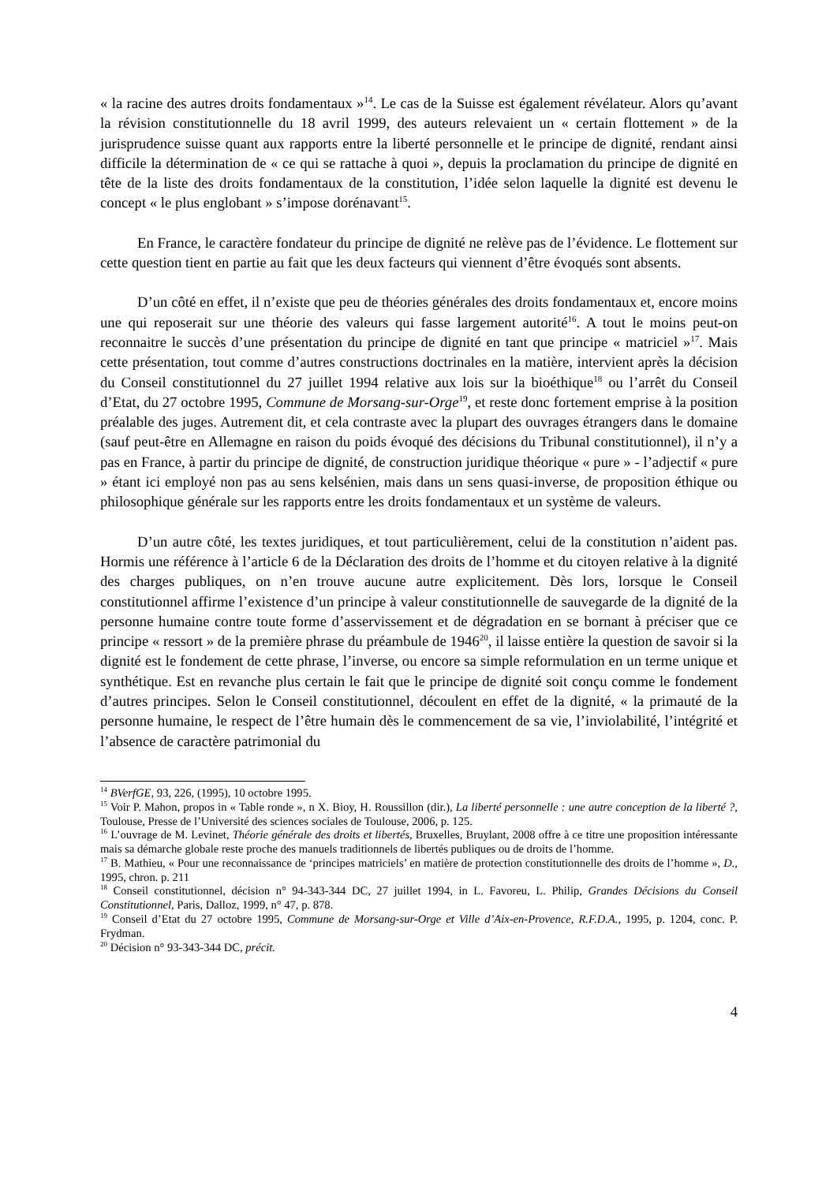« la racine des autres droits fondamentaux »<sup>14</sup>. Le cas de la Suisse est également révélateur. Alors qu’avant la révision constitutionnelle du 18 avril 1999, des auteurs relevaient un « certain flottement » de la jurisprudence suisse quant aux rapports entre la liberté personnelle et le principe de dignité, rendant ainsi difficile la détermination de « ce qui se rattache à quoi », depuis la proclamation du principe de dignité en tête de la liste des droits fondamentaux de la constitution, l’idée selon laquelle la dignité est devenu le concept « le plus englobant » s’impose dorénavant<sup>15</sup>.
En France, le caractère fondateur du principe de dignité ne relève pas de l’évidence. Le flottement sur cette question tient en partie au fait que les deux facteurs qui viennent d’être évoqués sont absents.
D’un côté en effet, il n’existe que peu de théories générales des droits fondamentaux et, encore moins une qui reposerait sur une théorie des valeurs qui fasse largement autorité<sup>16</sup>. A tout le moins peut-on reconnaitre le succès d’une présentation du principe de dignité en tant que principe « matriciel »<sup>17</sup>. Mais cette présentation, tout comme d’autres constructions doctrinales en la matière, intervient après la décision du Conseil constitutionnel du 27 juillet 1994 relative aux lois sur la bioéthique<sup>18</sup> ou l’arrêt du Conseil d’Etat, du 27 octobre 1995, Commune de Morsang-sur-Orge<sup>19</sup>, et reste donc fortement emprise à la position préalable des juges. Autrement dit, et cela contraste avec la plupart des ouvrages étrangers dans le domaine (sauf peut-être en Allemagne en raison du poids évoqué des décisions du Tribunal constitutionnel), il n’y a pas en France, à partir du principe de dignité, de construction juridique théorique « pure » - l’adjectif « pure » étant ici employé non pas au sens kelsénien, mais dans un sens quasi-inverse, de proposition éthique ou philosophique générale sur les rapports entre les droits fondamentaux et un système de valeurs.
D’un autre côté, les textes juridiques, et tout particulièrement, celui de la constitution n’aident pas. Hormis une référence à l’article 6 de la Déclaration des droits de l’homme et du citoyen relative à la dignité des charges publiques, on n’en trouve aucune autre explicitement. Dès lors, lorsque le Conseil constitutionnel affirme l’existence d’un principe à valeur constitutionnelle de sauvegarde de la dignité de la personne humaine contre toute forme d’asservissement et de dégradation en se bornant à préciser que ce principe « ressort » de la première phrase du préambule de 1946<sup>20</sup>, il laisse entière la question de savoir si la dignité est le fondement de cette phrase, l’inverse, ou encore sa simple reformulation en un terme unique et synthétique. Est en revanche plus certain le fait que le principe de dignité soit conçu comme le fondement d’autres principes. Selon le Conseil constitutionnel, découlent en effet de la dignité, « la primauté de la personne humaine, le respect de l’être humain dès le commencement de sa vie, l’inviolabilité, l’intégrité et l’absence de caractère patrimonial du
<sup>14</sup> BVerfGE, 93, 226, (1995), 10 octobre 1995.
<sup>15</sup> Voir P. Mahon, propos in « Table ronde », n X. Bioy, H. Roussillon (dir.), La liberté personnelle : une autre conception de la liberté ?, Toulouse, Presse de l’Université des sciences sociales de Toulouse, 2006, p. 125.
<sup>16</sup> L’ouvrage de M. Levinet, Théorie générale des droits et libertés, Bruxelles, Bruylant, 2008 offre à ce titre une proposition intéressante mais sa démarche globale reste proche des manuels traditionnels de libertés publiques ou de droits de l’homme.
<sup>17</sup> B. Mathieu, « Pour une reconnaissance de ‘principes matriciels’ en matière de protection constitutionnelle des droits de l’homme », D., 1995, chron. p. 211
<sup>18</sup> Conseil constitutionnel, décision n° 94-343-344 DC, 27 juillet 1994, in L. Favoreu, L. Philip, Grandes Décisions du Conseil Constitutionnel, Paris, Dalloz, 1999, n° 47, p. 878.
<sup>19</sup> Conseil d’Etat du 27 octobre 1995, Commune de Morsang-sur-Orge et Ville d’Aix-en-Provence, R.F.D.A., 1995, p. 1204, conc. P. Frydman.
<sup>20</sup> Décision n° 93-343-344 DC, précit.
4